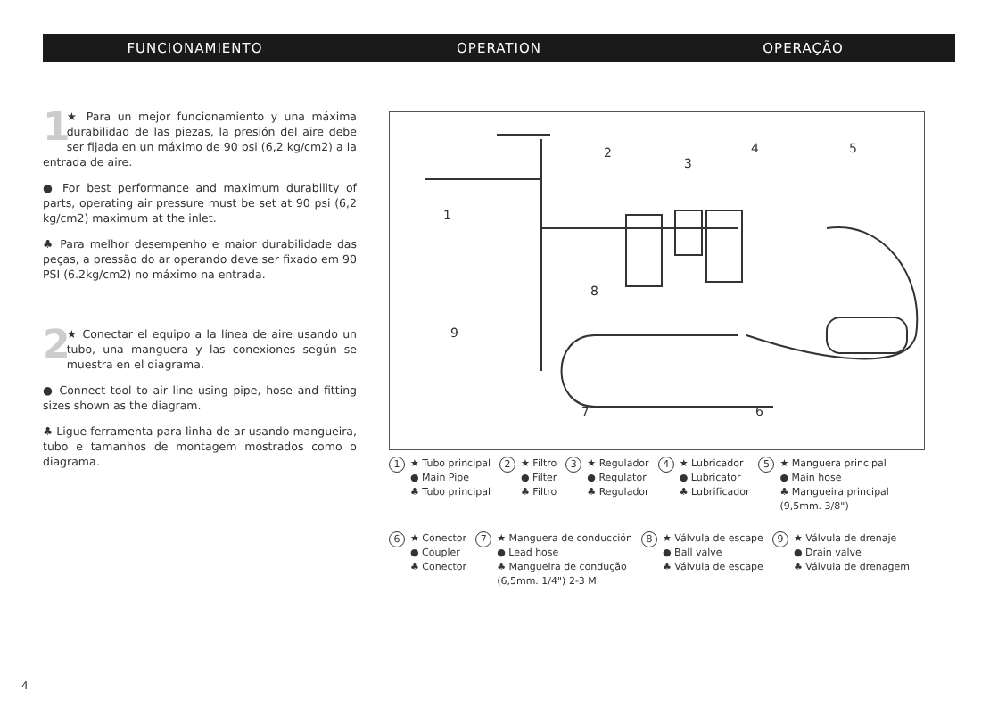FUNCIONAMIENTO OPERATION OPERAÇÃO
1 ★ Para un mejor funcionamiento y una máxima durabilidad de las piezas, la presión del aire debe ser fijada en un máximo de 90 psi (6,2 kg/cm2) a la entrada de aire.
● For best performance and maximum durability of parts, operating air pressure must be set at 90 psi (6,2 kg/cm2) maximum at the inlet.
♣ Para melhor desempenho e maior durabilidade das peças, a pressão do ar operando deve ser fixado em 90 PSI (6.2kg/cm2) no máximo na entrada.
2 ★ Conectar el equipo a la línea de aire usando un tubo, una manguera y las conexiones según se muestra en el diagrama.
● Connect tool to air line using pipe, hose and fitting sizes shown as the diagram.
♣ Ligue ferramenta para linha de ar usando mangueira, tubo e tamanhos de montagem mostrados como o diagrama.
1
2
3
4
5
6
7
8
9
1 ★ Tubo principal
● Main Pipe
♣ Tubo principal
2 ★ Filtro
● Filter
♣ Filtro
3 ★ Regulador
● Regulator
♣ Regulador
4 ★ Lubricador
● Lubricator
♣ Lubrificador
5 ★ Manguera principal
● Main hose
♣ Mangueira principal
(9,5mm. 3/8")
6 ★ Conector
● Coupler
♣ Conector
7 ★ Manguera de conducción
● Lead hose
♣ Mangueira de condução
(6,5mm. 1/4") 2-3 M
8 ★ Válvula de escape
● Ball valve
♣ Válvula de escape
9 ★ Válvula de drenaje
● Drain valve
♣ Válvula de drenagem
4